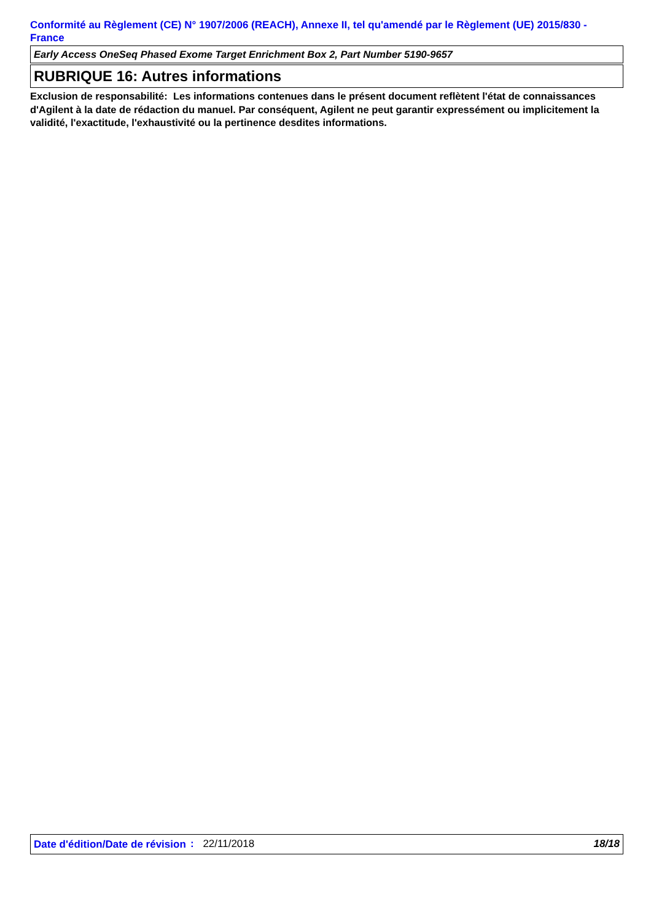Conformité au Règlement (CE) N° 1907/2006 (REACH), Annexe II, tel qu'amendé par le Règlement (UE) 2015/830 - France
Early Access OneSeq Phased Exome Target Enrichment Box 2, Part Number 5190-9657
RUBRIQUE 16: Autres informations
Exclusion de responsabilité: Les informations contenues dans le présent document reflètent l'état de connaissances d'Agilent à la date de rédaction du manuel. Par conséquent, Agilent ne peut garantir expressément ou implicitement la validité, l'exactitude, l'exhaustivité ou la pertinence desdites informations.
Date d'édition/Date de révision
: 22/11/2018 18/18